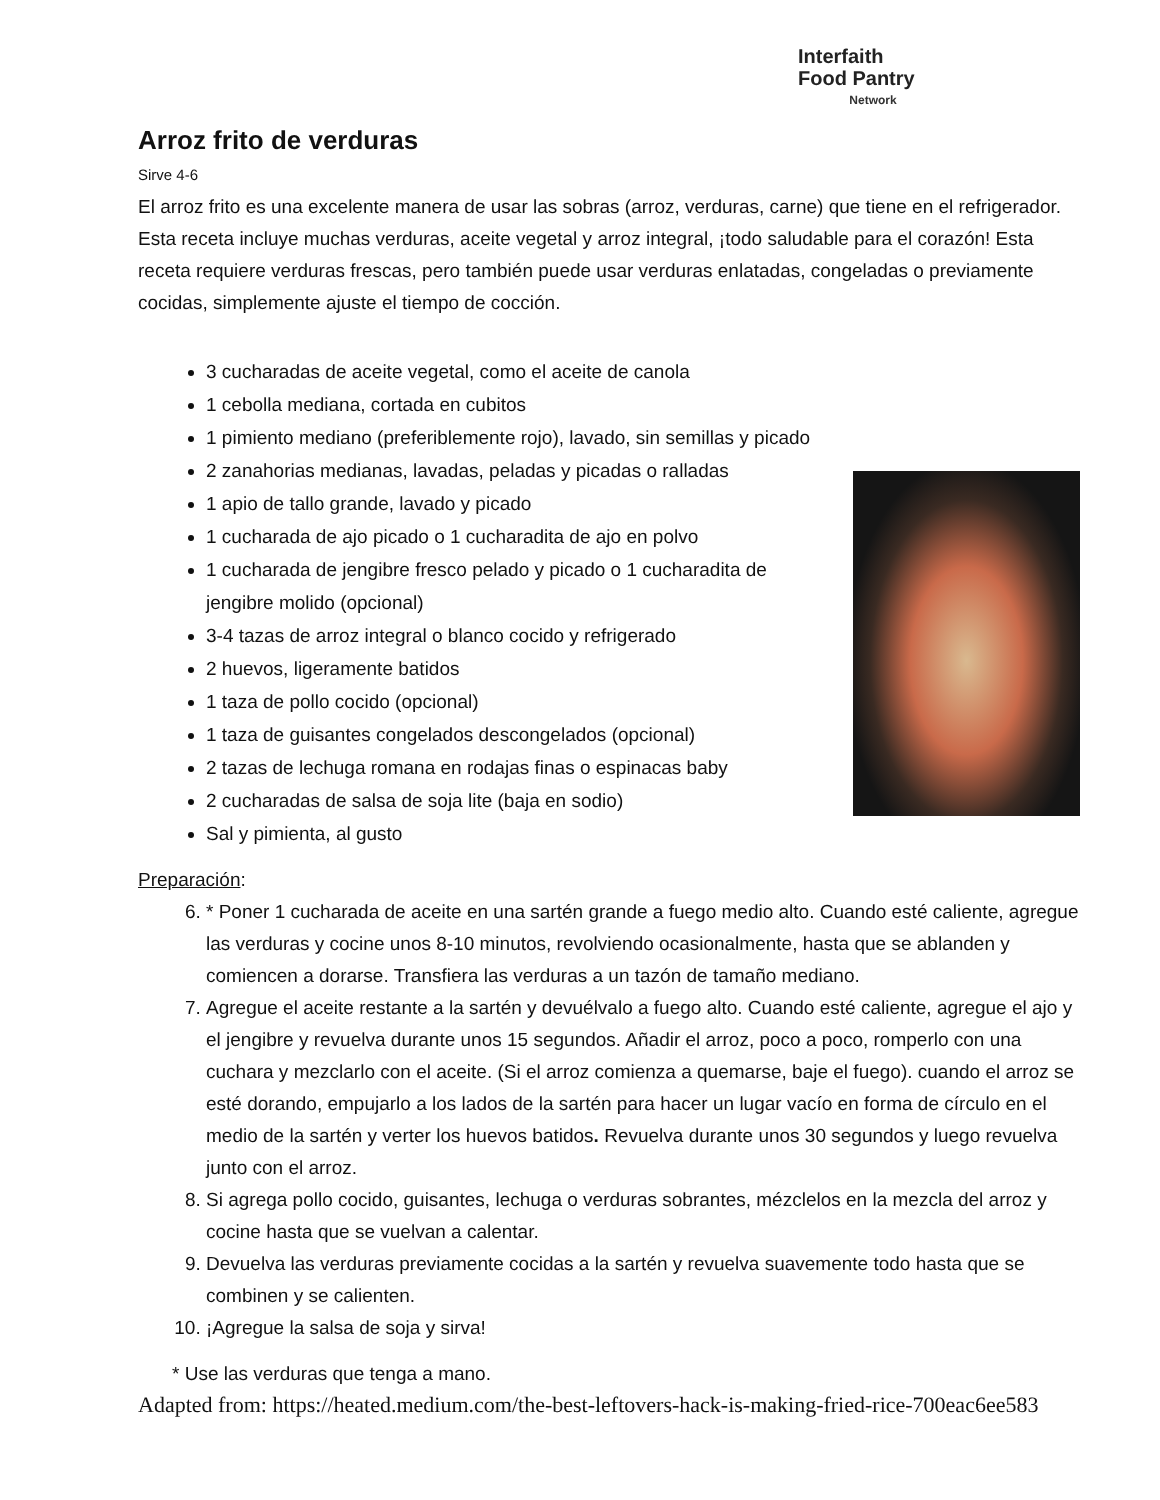Interfaith
Food Pantry
Network
Arroz frito de verduras
Sirve 4-6
El arroz frito es una excelente manera de usar las sobras (arroz, verduras, carne) que tiene en el refrigerador. Esta receta incluye muchas verduras, aceite vegetal y arroz integral, ¡todo saludable para el corazón! Esta receta requiere verduras frescas, pero también puede usar verduras enlatadas, congeladas o previamente cocidas, simplemente ajuste el tiempo de cocción.
3 cucharadas de aceite vegetal, como el aceite de canola
1 cebolla mediana, cortada en cubitos
1 pimiento mediano (preferiblemente rojo), lavado, sin semillas y picado
2 zanahorias medianas, lavadas, peladas y picadas o ralladas
1 apio de tallo grande, lavado y picado
1 cucharada de ajo picado o 1 cucharadita de ajo en polvo
1 cucharada de jengibre fresco pelado y picado o 1 cucharadita de jengibre molido (opcional)
3-4 tazas de arroz integral o blanco cocido y refrigerado
2 huevos, ligeramente batidos
1 taza de pollo cocido (opcional)
1 taza de guisantes congelados descongelados (opcional)
2 tazas de lechuga romana en rodajas finas o espinacas baby
2 cucharadas de salsa de soja lite (baja en sodio)
Sal y pimienta, al gusto
Preparación:
6. * Poner 1 cucharada de aceite en una sartén grande a fuego medio alto. Cuando esté caliente, agregue las verduras y cocine unos 8-10 minutos, revolviendo ocasionalmente, hasta que se ablanden y comiencen a dorarse. Transfiera las verduras a un tazón de tamaño mediano.
7. Agregue el aceite restante a la sartén y devuélvalo a fuego alto. Cuando esté caliente, agregue el ajo y el jengibre y revuelva durante unos 15 segundos. Añadir el arroz, poco a poco, romperlo con una cuchara y mezclarlo con el aceite. (Si el arroz comienza a quemarse, baje el fuego). cuando el arroz se esté dorando, empujarlo a los lados de la sartén para hacer un lugar vacío en forma de círculo en el medio de la sartén y verter los huevos batidos. Revuelva durante unos 30 segundos y luego revuelva junto con el arroz.
8. Si agrega pollo cocido, guisantes, lechuga o verduras sobrantes, mézclelos en la mezcla del arroz y cocine hasta que se vuelvan a calentar.
9. Devuelva las verduras previamente cocidas a la sartén y revuelva suavemente todo hasta que se combinen y se calienten.
10. ¡Agregue la salsa de soja y sirva!
* Use las verduras que tenga a mano.
Adapted from: https://heated.medium.com/the-best-leftovers-hack-is-making-fried-rice-700eac6ee583